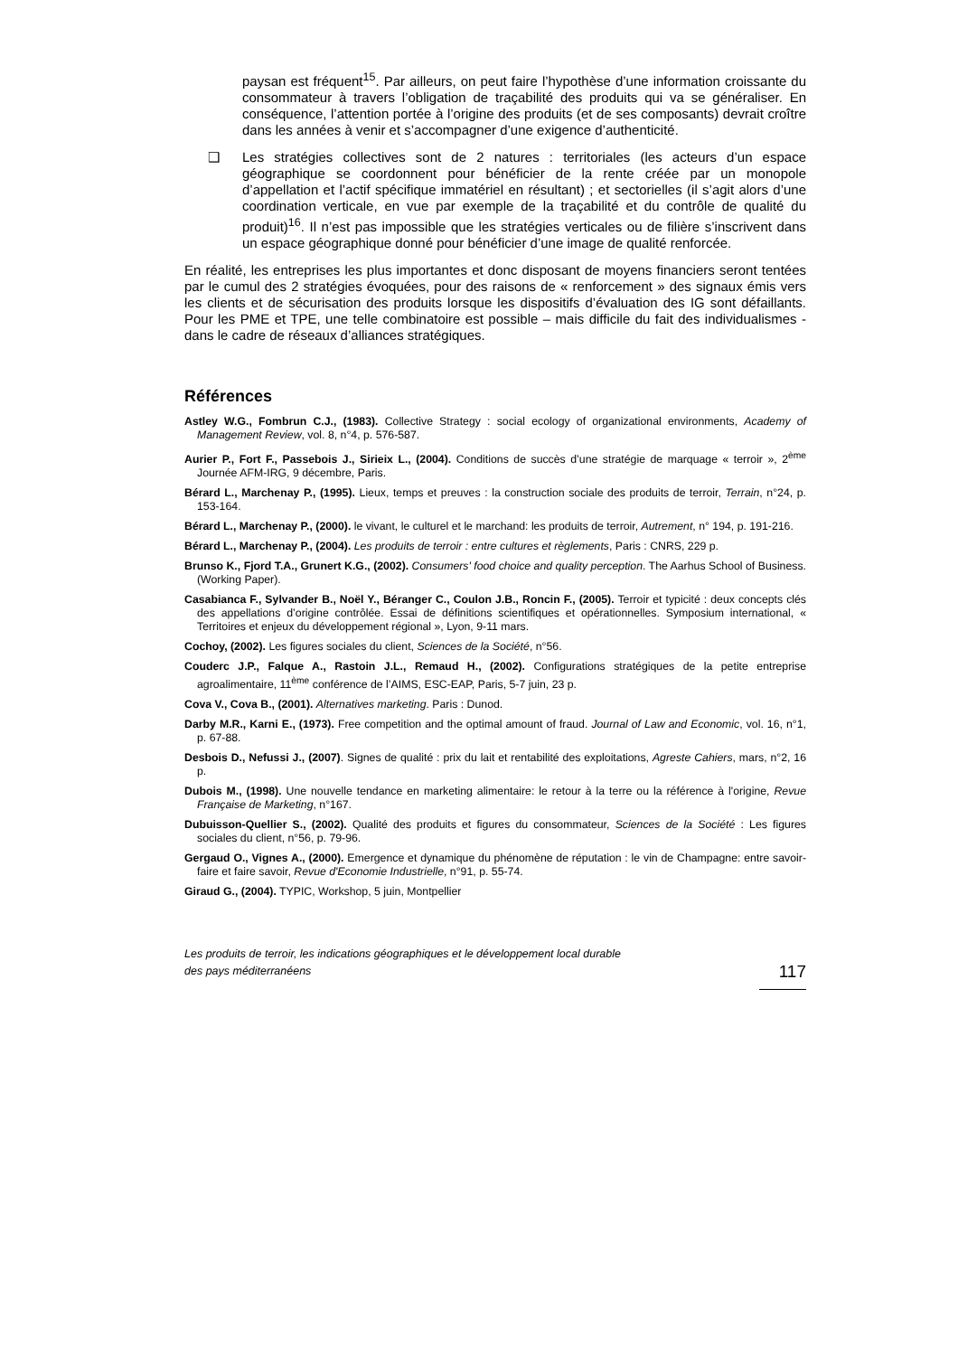paysan est fréquent<sup>15</sup>. Par ailleurs, on peut faire l’hypothèse d’une information croissante du consommateur à travers l’obligation de traçabilité des produits qui va se généraliser. En conséquence, l’attention portée à l’origine des produits (et de ses composants) devrait croître dans les années à venir et s’accompagner d’une exigence d’authenticité.
❑ Les stratégies collectives sont de 2 natures : territoriales (les acteurs d’un espace géographique se coordonnent pour bénéficier de la rente créée par un monopole d’appellation et l’actif spécifique immatériel en résultant) ; et sectorielles (il s’agit alors d’une coordination verticale, en vue par exemple de la traçabilité et du contrôle de qualité du produit)<sup>16</sup>. Il n’est pas impossible que les stratégies verticales ou de filière s’inscrivent dans un espace géographique donné pour bénéficier d’une image de qualité renforcée.
En réalité, les entreprises les plus importantes et donc disposant de moyens financiers seront tentées par le cumul des 2 stratégies évoquées, pour des raisons de « renforcement » des signaux émis vers les clients et de sécurisation des produits lorsque les dispositifs d’évaluation des IG sont défaillants. Pour les PME et TPE, une telle combinatoire est possible – mais difficile du fait des individualismes - dans le cadre de réseaux d’alliances stratégiques.
Références
Astley W.G., Fombrun C.J., (1983). Collective Strategy : social ecology of organizational environments, Academy of Management Review, vol. 8, n°4, p. 576-587.
Aurier P., Fort F., Passebois J., Sirieix L., (2004). Conditions de succès d’une stratégie de marquage « terroir », 2<sup>ème</sup> Journée AFM-IRG, 9 décembre, Paris.
Bérard L., Marchenay P., (1995). Lieux, temps et preuves : la construction sociale des produits de terroir, Terrain, n°24, p. 153-164.
Bérard L., Marchenay P., (2000). le vivant, le culturel et le marchand: les produits de terroir, Autrement, n° 194, p. 191-216.
Bérard L., Marchenay P., (2004). Les produits de terroir : entre cultures et règlements, Paris : CNRS, 229 p.
Brunso K., Fjord T.A., Grunert K.G., (2002). Consumers' food choice and quality perception. The Aarhus School of Business. (Working Paper).
Casabianca F., Sylvander B., Noël Y., Béranger C., Coulon J.B., Roncin F., (2005). Terroir et typicité : deux concepts clés des appellations d’origine contrôlée. Essai de définitions scientifiques et opérationnelles. Symposium international, « Territoires et enjeux du développement régional », Lyon, 9-11 mars.
Cochoy, (2002). Les figures sociales du client, Sciences de la Société, n°56.
Couderc J.P., Falque A., Rastoin J.L., Remaud H., (2002). Configurations stratégiques de la petite entreprise agroalimentaire, 11<sup>ème</sup> conférence de l’AIMS, ESC-EAP, Paris, 5-7 juin, 23 p.
Cova V., Cova B., (2001). Alternatives marketing. Paris : Dunod.
Darby M.R., Karni E., (1973). Free competition and the optimal amount of fraud. Journal of Law and Economic, vol. 16, n°1, p. 67-88.
Desbois D., Nefussi J., (2007). Signes de qualité : prix du lait et rentabilité des exploitations, Agreste Cahiers, mars, n°2, 16 p.
Dubois M., (1998). Une nouvelle tendance en marketing alimentaire: le retour à la terre ou la référence à l'origine, Revue Française de Marketing, n°167.
Dubuisson-Quellier S., (2002). Qualité des produits et figures du consommateur, Sciences de la Société : Les figures sociales du client, n°56, p. 79-96.
Gergaud O., Vignes A., (2000). Emergence et dynamique du phénomène de réputation : le vin de Champagne: entre savoir-faire et faire savoir, Revue d'Economie Industrielle, n°91, p. 55-74.
Giraud G., (2004). TYPIC, Workshop, 5 juin, Montpellier
Les produits de terroir, les indications géographiques et le développement local durable
des pays méditerranéens
117